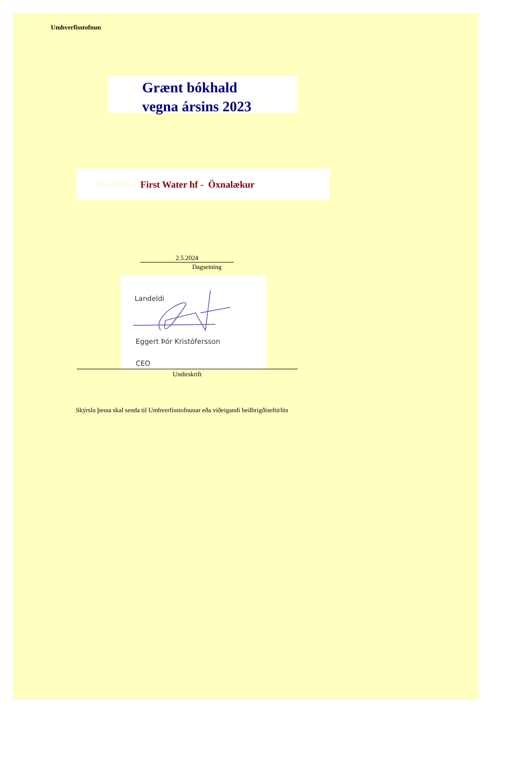Umhverfisstofnun
Grænt bókhald
vegna ársins 2023
Fyrirtæki: First Water hf - Öxnalækur
2.5.2024
Dagsetning
Landeldi
Eggert Þór Kristófersson
CEO
Undirskrift
Skýrslu þessa skal senda til Umhverfisstofnunar eða viðeigandi heilbrigðiseftirlits